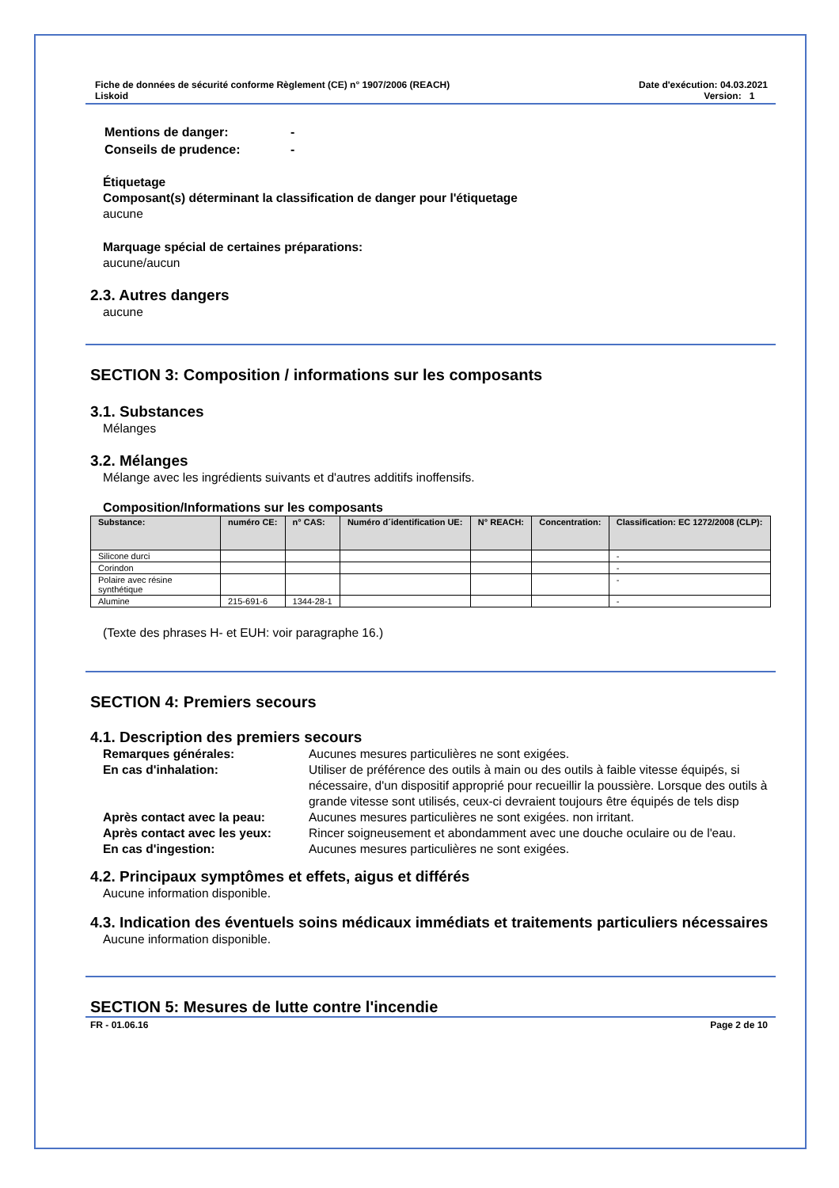Fiche de données de sécurité conforme Règlement (CE) n° 1907/2006 (REACH)
Liskoid
Date d'exécution: 04.03.2021
Version: 1
Mentions de danger: - Conseils de prudence: -
Étiquetage
Composant(s) déterminant la classification de danger pour l'étiquetage
aucune
Marquage spécial de certaines préparations:
aucune/aucun
2.3. Autres dangers
aucune
SECTION 3: Composition / informations sur les composants
3.1. Substances
Mélanges
3.2. Mélanges
Mélange avec les ingrédients suivants et d'autres additifs inoffensifs.
Composition/Informations sur les composants
| Substance: | numéro CE: | n° CAS: | Numéro d´identification UE: | N° REACH: | Concentration: | Classification: EC 1272/2008 (CLP): |
| --- | --- | --- | --- | --- | --- | --- |
| Silicone durci | | | | | | - |
| Corindon | | | | | | - |
| Polaire avec résine synthétique | | | | | | - |
| Alumine | 215-691-6 | 1344-28-1 | | | | - |
(Texte des phrases H- et EUH: voir paragraphe 16.)
SECTION 4: Premiers secours
4.1. Description des premiers secours
Remarques générales: Aucunes mesures particulières ne sont exigées. En cas d'inhalation: Utiliser de préférence des outils à main ou des outils à faible vitesse équipés, si nécessaire, d'un dispositif approprié pour recueillir la poussière. Lorsque des outils à grande vitesse sont utilisés, ceux-ci devraient toujours être équipés de tels disp Après contact avec la peau: Aucunes mesures particulières ne sont exigées. non irritant. Après contact avec les yeux: Rincer soigneusement et abondamment avec une douche oculaire ou de l'eau. En cas d'ingestion: Aucunes mesures particulières ne sont exigées.
4.2. Principaux symptômes et effets, aigus et différés
Aucune information disponible.
4.3. Indication des éventuels soins médicaux immédiats et traitements particuliers nécessaires
Aucune information disponible.
SECTION 5: Mesures de lutte contre l'incendie
FR - 01.06.16 Page 2 de 10